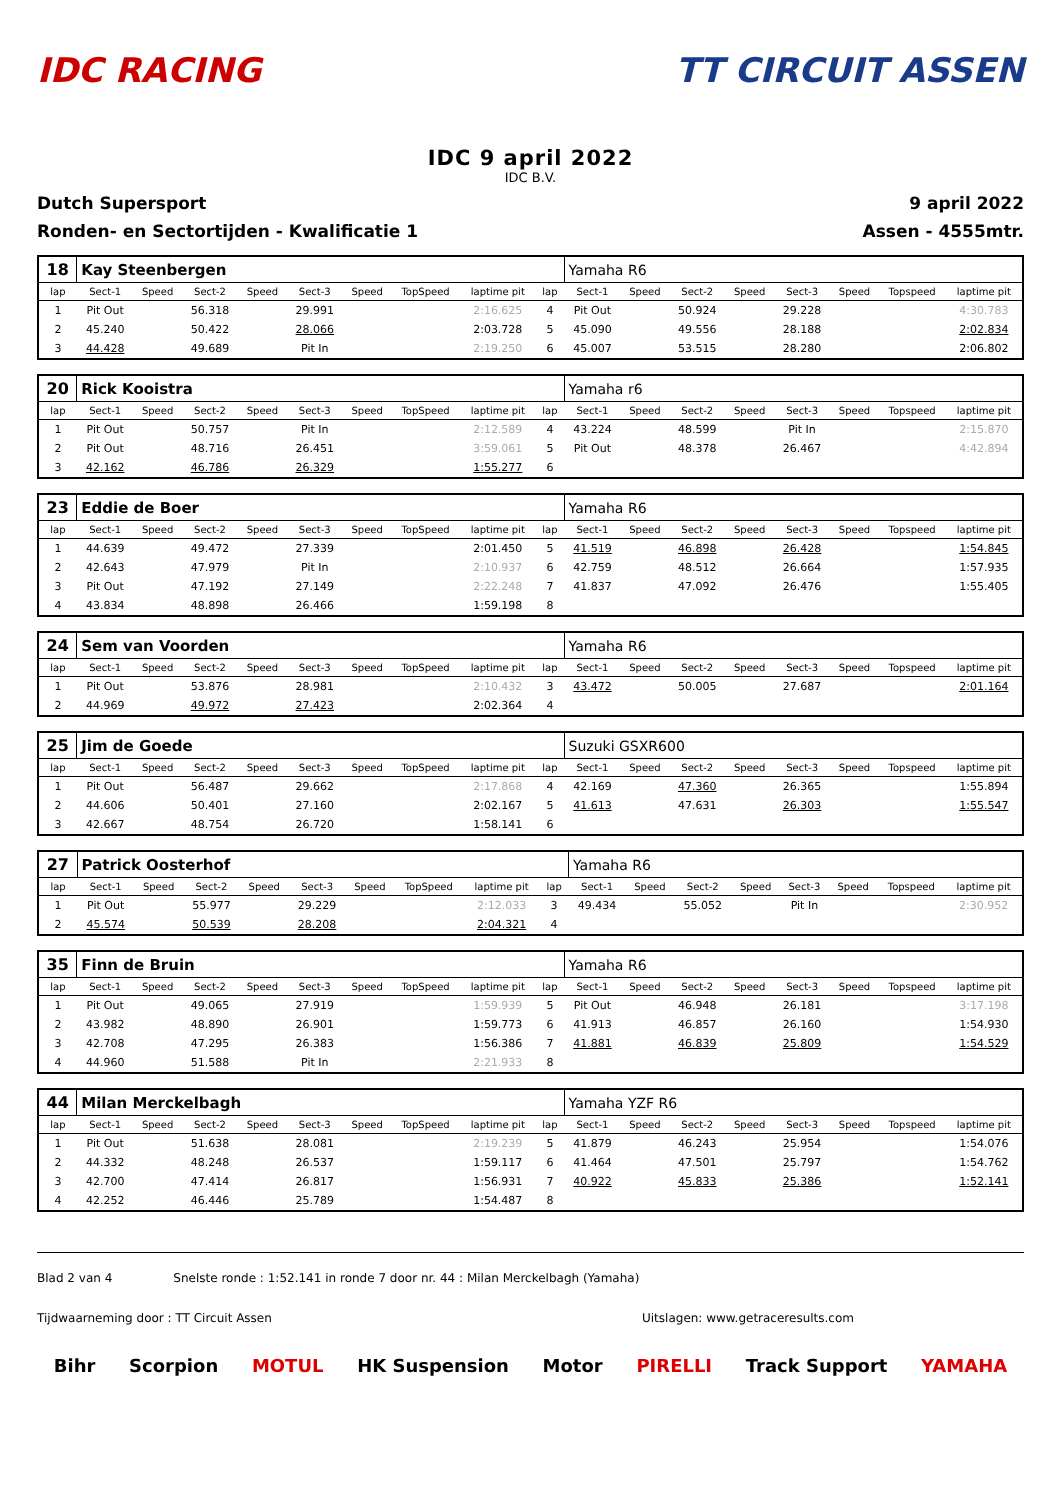IDC RACING TT CIRCUIT ASSEN
IDC 9 april 2022
IDC B.V.
Dutch Supersport 9 april 2022
Ronden- en Sectortijden - Kwalificatie 1 Assen - 4555mtr.
| 18 | Kay Steenbergen | | | | | | | | | Yamaha R6 | | | | | | | |
| lap | Sect-1 | Speed | Sect-2 | Speed | Sect-3 | Speed | TopSpeed | laptime pit | lap | Sect-1 | Speed | Sect-2 | Speed | Sect-3 | Speed | Topspeed | laptime pit |
| 1 | Pit Out | | 56.318 | | 29.991 | | | 2:16.625 | 4 | Pit Out | | 50.924 | | 29.228 | | | 4:30.783 |
| 2 | 45.240 | | 50.422 | | 28.066 | | | 2:03.728 | 5 | 45.090 | | 49.556 | | 28.188 | | | 2:02.834 |
| 3 | 44.428 | | 49.689 | | Pit In | | | 2:19.250 | 6 | 45.007 | | 53.515 | | 28.280 | | | 2:06.802 |
| 20 | Rick Kooistra | | | | | | | | | Yamaha r6 | | | | | | | |
| lap | Sect-1 | Speed | Sect-2 | Speed | Sect-3 | Speed | TopSpeed | laptime pit | lap | Sect-1 | Speed | Sect-2 | Speed | Sect-3 | Speed | Topspeed | laptime pit |
| 1 | Pit Out | | 50.757 | | Pit In | | | 2:12.589 | 4 | 43.224 | | 48.599 | | Pit In | | | 2:15.870 |
| 2 | Pit Out | | 48.716 | | 26.451 | | | 3:59.061 | 5 | Pit Out | | 48.378 | | 26.467 | | | 4:42.894 |
| 3 | 42.162 | | 46.786 | | 26.329 | | | 1:55.277 | 6 | | | | | | | | |
| 23 | Eddie de Boer | | | | | | | | | Yamaha R6 | | | | | | | |
| lap | Sect-1 | Speed | Sect-2 | Speed | Sect-3 | Speed | TopSpeed | laptime pit | lap | Sect-1 | Speed | Sect-2 | Speed | Sect-3 | Speed | Topspeed | laptime pit |
| 1 | 44.639 | | 49.472 | | 27.339 | | | 2:01.450 | 5 | 41.519 | | 46.898 | | 26.428 | | | 1:54.845 |
| 2 | 42.643 | | 47.979 | | Pit In | | | 2:10.937 | 6 | 42.759 | | 48.512 | | 26.664 | | | 1:57.935 |
| 3 | Pit Out | | 47.192 | | 27.149 | | | 2:22.248 | 7 | 41.837 | | 47.092 | | 26.476 | | | 1:55.405 |
| 4 | 43.834 | | 48.898 | | 26.466 | | | 1:59.198 | 8 | | | | | | | | |
| 24 | Sem van Voorden | | | | | | | | | Yamaha R6 | | | | | | | |
| lap | Sect-1 | Speed | Sect-2 | Speed | Sect-3 | Speed | TopSpeed | laptime pit | lap | Sect-1 | Speed | Sect-2 | Speed | Sect-3 | Speed | Topspeed | laptime pit |
| 1 | Pit Out | | 53.876 | | 28.981 | | | 2:10.432 | 3 | 43.472 | | 50.005 | | 27.687 | | | 2:01.164 |
| 2 | 44.969 | | 49.972 | | 27.423 | | | 2:02.364 | 4 | | | | | | | | |
| 25 | Jim de Goede | | | | | | | | | Suzuki GSXR600 | | | | | | | |
| lap | Sect-1 | Speed | Sect-2 | Speed | Sect-3 | Speed | TopSpeed | laptime pit | lap | Sect-1 | Speed | Sect-2 | Speed | Sect-3 | Speed | Topspeed | laptime pit |
| 1 | Pit Out | | 56.487 | | 29.662 | | | 2:17.868 | 4 | 42.169 | | 47.360 | | 26.365 | | | 1:55.894 |
| 2 | 44.606 | | 50.401 | | 27.160 | | | 2:02.167 | 5 | 41.613 | | 47.631 | | 26.303 | | | 1:55.547 |
| 3 | 42.667 | | 48.754 | | 26.720 | | | 1:58.141 | 6 | | | | | | | | |
| 27 | Patrick Oosterhof | | | | | | | | | Yamaha R6 | | | | | | | |
| lap | Sect-1 | Speed | Sect-2 | Speed | Sect-3 | Speed | TopSpeed | laptime pit | lap | Sect-1 | Speed | Sect-2 | Speed | Sect-3 | Speed | Topspeed | laptime pit |
| 1 | Pit Out | | 55.977 | | 29.229 | | | 2:12.033 | 3 | 49.434 | | 55.052 | | Pit In | | | 2:30.952 |
| 2 | 45.574 | | 50.539 | | 28.208 | | | 2:04.321 | 4 | | | | | | | | |
| 35 | Finn de Bruin | | | | | | | | | Yamaha R6 | | | | | | | |
| lap | Sect-1 | Speed | Sect-2 | Speed | Sect-3 | Speed | TopSpeed | laptime pit | lap | Sect-1 | Speed | Sect-2 | Speed | Sect-3 | Speed | Topspeed | laptime pit |
| 1 | Pit Out | | 49.065 | | 27.919 | | | 1:59.939 | 5 | Pit Out | | 46.948 | | 26.181 | | | 3:17.198 |
| 2 | 43.982 | | 48.890 | | 26.901 | | | 1:59.773 | 6 | 41.913 | | 46.857 | | 26.160 | | | 1:54.930 |
| 3 | 42.708 | | 47.295 | | 26.383 | | | 1:56.386 | 7 | 41.881 | | 46.839 | | 25.809 | | | 1:54.529 |
| 4 | 44.960 | | 51.588 | | Pit In | | | 2:21.933 | 8 | | | | | | | | |
| 44 | Milan Merckelbagh | | | | | | | | | Yamaha YZF R6 | | | | | | | |
| lap | Sect-1 | Speed | Sect-2 | Speed | Sect-3 | Speed | TopSpeed | laptime pit | lap | Sect-1 | Speed | Sect-2 | Speed | Sect-3 | Speed | Topspeed | laptime pit |
| 1 | Pit Out | | 51.638 | | 28.081 | | | 2:19.239 | 5 | 41.879 | | 46.243 | | 25.954 | | | 1:54.076 |
| 2 | 44.332 | | 48.248 | | 26.537 | | | 1:59.117 | 6 | 41.464 | | 47.501 | | 25.797 | | | 1:54.762 |
| 3 | 42.700 | | 47.414 | | 26.817 | | | 1:56.931 | 7 | 40.922 | | 45.833 | | 25.386 | | | 1:52.141 |
| 4 | 42.252 | | 46.446 | | 25.789 | | | 1:54.487 | 8 | | | | | | | | |
Blad 2 van 4 Snelste ronde : 1:52.141 in ronde 7 door nr. 44 : Milan Merckelbagh (Yamaha)
Tijdwaarneming door : TT Circuit Assen Uitslagen: www.getraceresults.com
Bihr Scorpion MOTUL HK Suspension Motor PIRELLI Track Support YAMAHA